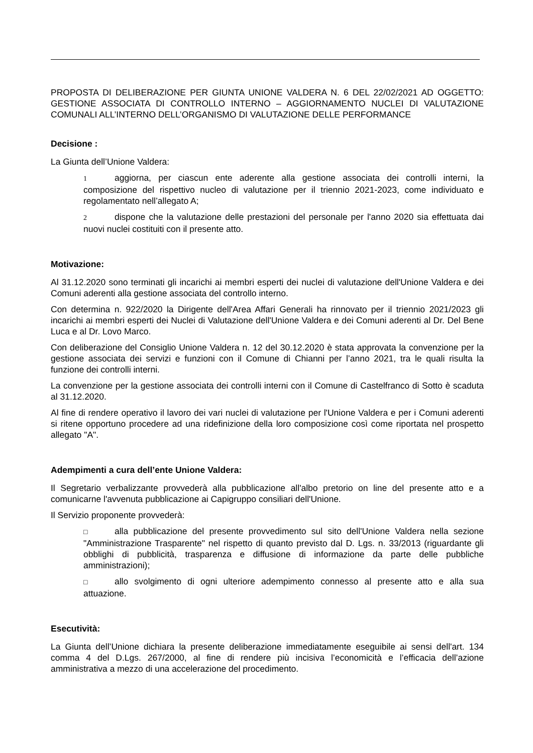PROPOSTA DI DELIBERAZIONE PER GIUNTA UNIONE VALDERA N. 6 DEL 22/02/2021 AD OGGETTO: GESTIONE ASSOCIATA DI CONTROLLO INTERNO – AGGIORNAMENTO NUCLEI DI VALUTAZIONE COMUNALI ALL’INTERNO DELL’ORGANISMO DI VALUTAZIONE DELLE PERFORMANCE
Decisione :
La Giunta dell’Unione Valdera:
1 aggiorna, per ciascun ente aderente alla gestione associata dei controlli interni, la composizione del rispettivo nucleo di valutazione per il triennio 2021-2023, come individuato e regolamentato nell’allegato A;
2 dispone che la valutazione delle prestazioni del personale per l'anno 2020 sia effettuata dai nuovi nuclei costituiti con il presente atto.
Motivazione:
Al 31.12.2020 sono terminati gli incarichi ai membri esperti dei nuclei di valutazione dell'Unione Valdera e dei Comuni aderenti alla gestione associata del controllo interno.
Con determina n. 922/2020 la Dirigente dell'Area Affari Generali ha rinnovato per il triennio 2021/2023 gli incarichi ai membri esperti dei Nuclei di Valutazione dell'Unione Valdera e dei Comuni aderenti al Dr. Del Bene Luca e al Dr. Lovo Marco.
Con deliberazione del Consiglio Unione Valdera n. 12 del 30.12.2020 è stata approvata la convenzione per la gestione associata dei servizi e funzioni con il Comune di Chianni per l’anno 2021, tra le quali risulta la funzione dei controlli interni.
La convenzione per la gestione associata dei controlli interni con il Comune di Castelfranco di Sotto è scaduta al 31.12.2020.
Al fine di rendere operativo il lavoro dei vari nuclei di valutazione per l'Unione Valdera e per i Comuni aderenti si ritene opportuno procedere ad una ridefinizione della loro composizione così come riportata nel prospetto allegato "A".
Adempimenti a cura dell’ente Unione Valdera:
Il Segretario verbalizzante provvederà alla pubblicazione all'albo pretorio on line del presente atto e a comunicarne l'avvenuta pubblicazione ai Capigruppo consiliari dell'Unione.
Il Servizio proponente provvederà:
□ alla pubblicazione del presente provvedimento sul sito dell'Unione Valdera nella sezione "Amministrazione Trasparente" nel rispetto di quanto previsto dal D. Lgs. n. 33/2013 (riguardante gli obblighi di pubblicità, trasparenza e diffusione di informazione da parte delle pubbliche amministrazioni);
□ allo svolgimento di ogni ulteriore adempimento connesso al presente atto e alla sua attuazione.
Esecutività:
La Giunta dell’Unione dichiara la presente deliberazione immediatamente eseguibile ai sensi dell'art. 134 comma 4 del D.Lgs. 267/2000, al fine di rendere più incisiva l’economicità e l’efficacia dell’azione amministrativa a mezzo di una accelerazione del procedimento.